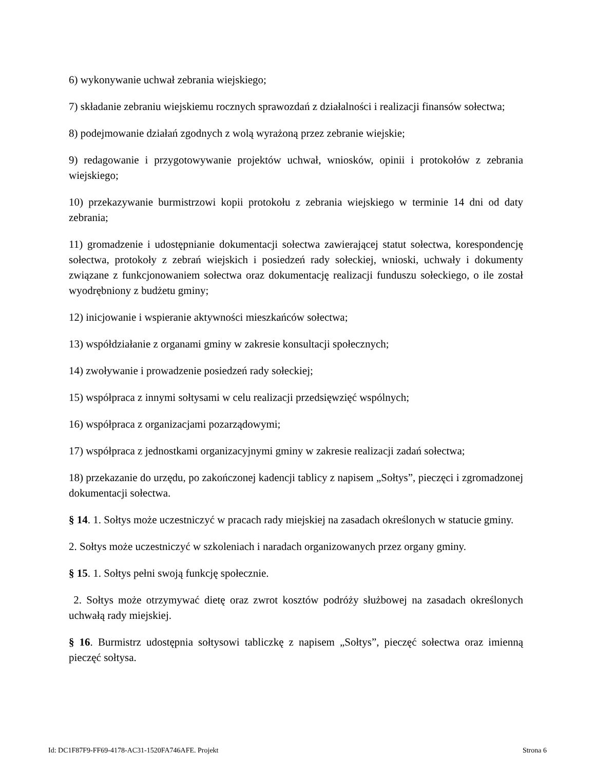6) wykonywanie uchwał zebrania wiejskiego;
7) składanie zebraniu wiejskiemu rocznych sprawozdań z działalności i realizacji finansów sołectwa;
8) podejmowanie działań zgodnych z wolą wyrażoną przez zebranie wiejskie;
9) redagowanie i przygotowywanie projektów uchwał, wniosków, opinii i protokołów z zebrania wiejskiego;
10) przekazywanie burmistrzowi kopii protokołu z zebrania wiejskiego w terminie 14 dni od daty zebrania;
11) gromadzenie i udostępnianie dokumentacji sołectwa zawierającej statut sołectwa, korespondencję sołectwa, protokoły z zebrań wiejskich i posiedzeń rady sołeckiej, wnioski, uchwały i dokumenty związane z funkcjonowaniem sołectwa oraz dokumentację realizacji funduszu sołeckiego, o ile został wyodrębniony z budżetu gminy;
12) inicjowanie i wspieranie aktywności mieszkańców sołectwa;
13) współdziałanie z organami gminy w zakresie konsultacji społecznych;
14) zwoływanie i prowadzenie posiedzeń rady sołeckiej;
15) współpraca z innymi sołtysami w celu realizacji przedsięwzięć wspólnych;
16) współpraca z organizacjami pozarządowymi;
17) współpraca z jednostkami organizacyjnymi gminy w zakresie realizacji zadań sołectwa;
18) przekazanie do urzędu, po zakończonej kadencji tablicy z napisem „Sołtys”, pieczęci i zgromadzonej dokumentacji sołectwa.
§ 14. 1. Sołtys może uczestniczyć w pracach rady miejskiej na zasadach określonych w statucie gminy.
2. Sołtys może uczestniczyć w szkoleniach i naradach organizowanych przez organy gminy.
§ 15. 1. Sołtys pełni swoją funkcję społecznie.
2. Sołtys może otrzymywać dietę oraz zwrot kosztów podróży służbowej na zasadach określonych uchwałą rady miejskiej.
§ 16. Burmistrz udostępnia sołtysowi tabliczkę z napisem „Sołtys”, pieczęć sołectwa oraz imienną pieczęć sołtysa.
Id: DC1F87F9-FF69-4178-AC31-1520FA746AFE. Projekt Strona 6